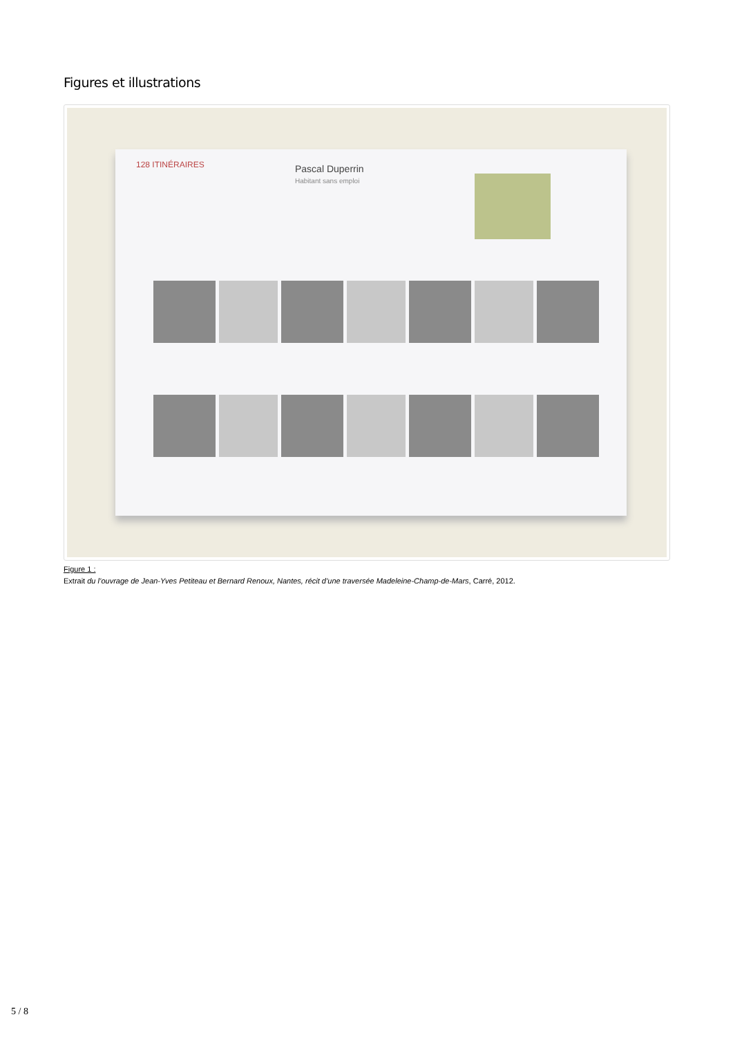Figures et illustrations
128 ITINÉRAIRES
Pascal Duperrin
Habitant sans emploi
Figure 1 :
Extrait du l’ouvrage de Jean-Yves Petiteau et Bernard Renoux, Nantes, récit d’une traversée Madeleine-Champ-de-Mars, Carré, 2012.
5 / 8